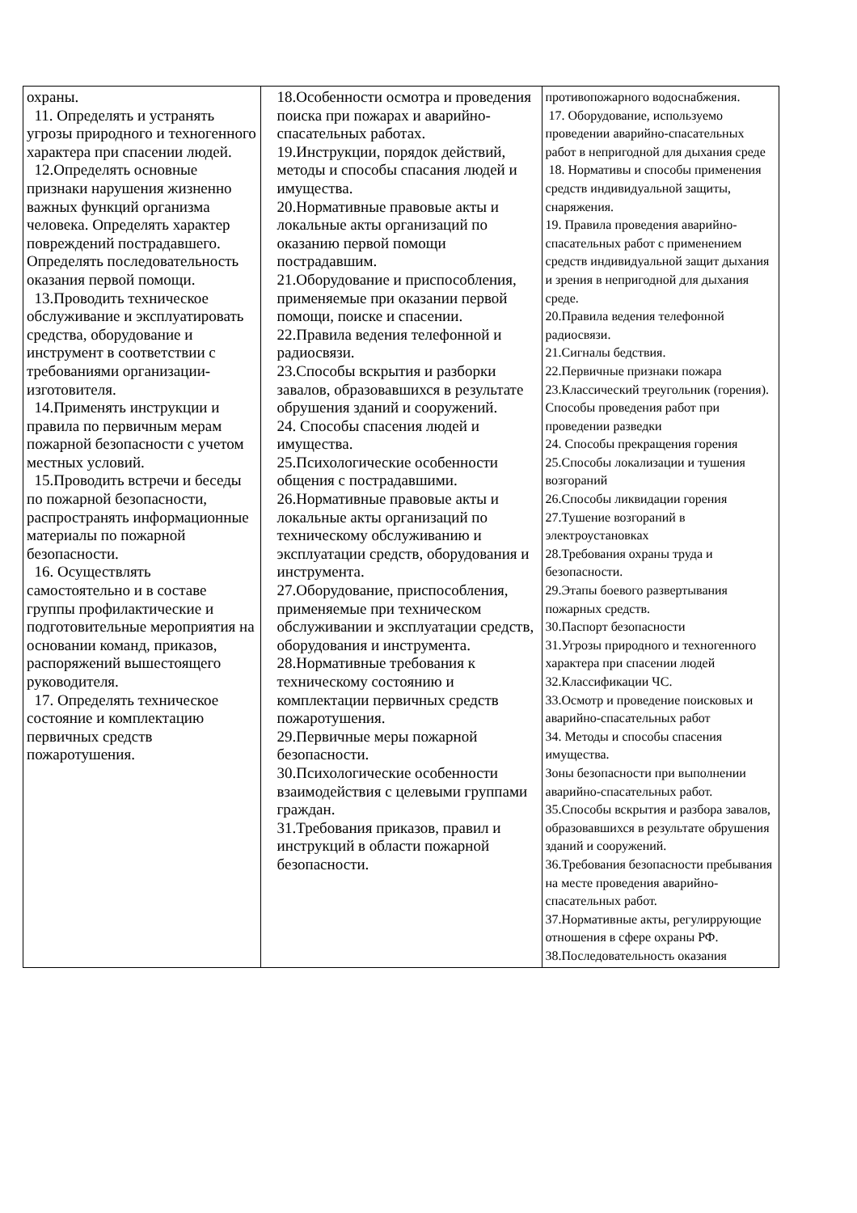| охраны. 11. Определять и устранять угрозы природного и техногенного характера при спасении людей. 12.Определять основные признаки нарушения жизненно важных функций организма человека. Определять характер повреждений пострадавшего. Определять последовательность оказания первой помощи. 13.Проводить техническое обслуживание и эксплуатировать средства, оборудование и инструмент в соответствии с требованиями организации-изготовителя. 14.Применять инструкции и правила по первичным мерам пожарной безопасности с учетом местных условий. 15.Проводить встречи и беседы по пожарной безопасности, распространять информационные материалы по пожарной безопасности. 16. Осуществлять самостоятельно и в составе группы профилактические и подготовительные мероприятия на основании команд, приказов, распоряжений вышестоящего руководителя. 17. Определять техническое состояние и комплектацию первичных средств пожаротушения. | 18.Особенности осмотра и проведения поиска при пожарах и аварийно-спасательных работах. 19.Инструкции, порядок действий, методы и способы спасания людей и имущества. 20.Нормативные правовые акты и локальные акты организаций по оказанию первой помощи пострадавшим. 21.Оборудование и приспособления, применяемые при оказании первой помощи, поиске и спасении. 22.Правила ведения телефонной и радиосвязи. 23.Способы вскрытия и разборки завалов, образовавшихся в результате обрушения зданий и сооружений. 24. Способы спасения людей и имущества. 25.Психологические особенности общения с пострадавшими. 26.Нормативные правовые акты и локальные акты организаций по техническому обслуживанию и эксплуатации средств, оборудования и инструмента. 27.Оборудование, приспособления, применяемые при техническом обслуживании и эксплуатации средств, оборудования и инструмента. 28.Нормативные требования к техническому состоянию и комплектации первичных средств пожаротушения. 29.Первичные меры пожарной безопасности. 30.Психологические особенности взаимодействия с целевыми группами граждан. 31.Требования приказов, правил и инструкций в области пожарной безопасности. | противопожарного водоснабжения. 17. Оборудование, используемо проведении аварийно-спасательных работ в непригодной для дыхания среде 18. Нормативы и способы применения средств индивидуальной защиты, снаряжения. 19. Правила проведения аварийно-спасательных работ с применением средств индивидуальной защит дыхания и зрения в непригодной для дыхания среде. 20.Правила ведения телефонной радиосвязи. 21.Сигналы бедствия. 22.Первичные признаки пожара 23.Классический треугольник (горения). Способы проведения работ при проведении разведки 24. Способы прекращения горения 25.Способы локализации и тушения возгораний 26.Способы ликвидации горения 27.Тушение возгораний в электроустановках 28.Требования охраны труда и безопасности. 29.Этапы боевого развертывания пожарных средств. 30.Паспорт безопасности 31.Угрозы природного и техногенного характера при спасении людей 32.Классификации ЧС. 33.Осмотр и проведение поисковых и аварийно-спасательных работ 34. Методы и способы спасения имущества. Зоны безопасности при выполнении аварийно-спасательных работ. 35.Способы вскрытия и разбора завалов, образовавшихся в результате обрушения зданий и сооружений. 36.Требования безопасности пребывания на месте проведения аварийно-спасательных работ. 37.Нормативные акты, регулиррующие отношения в сфере охраны РФ. 38.Последовательность оказания |